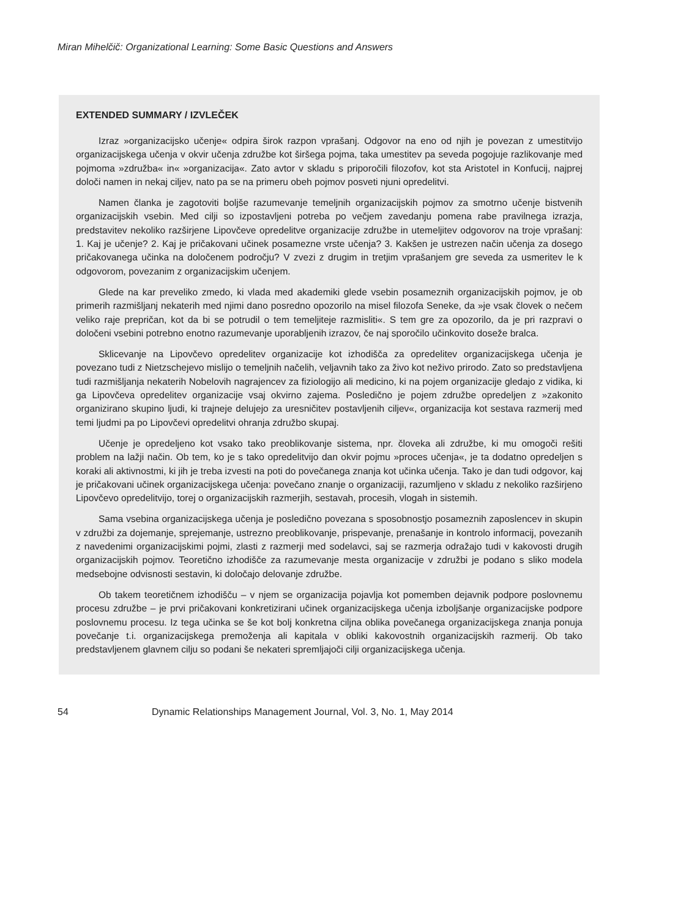Miran Mihelčič: Organizational Learning: Some Basic Questions and Answers
EXTENDED SUMMARY / IZVLEČEK
Izraz »organizacijsko učenje« odpira širok razpon vprašanj. Odgovor na eno od njih je povezan z umestitvijo organizacijskega učenja v okvir učenja združbe kot širšega pojma, taka umestitev pa seveda pogojuje razlikovanje med pojmoma »združba« in« »organizacija«. Zato avtor v skladu s priporočili filozofov, kot sta Aristotel in Konfucij, najprej določi namen in nekaj ciljev, nato pa se na primeru obeh pojmov posveti njuni opredelitvi.
Namen članka je zagotoviti boljše razumevanje temeljnih organizacijskih pojmov za smotrno učenje bistvenih organizacijskih vsebin. Med cilji so izpostavljeni potreba po večjem zavedanju pomena rabe pravilnega izrazja, predstavitev nekoliko razširjene Lipovčeve opredelitve organizacije združbe in utemeljitev odgovorov na troje vprašanj: 1. Kaj je učenje? 2. Kaj je pričakovani učinek posamezne vrste učenja? 3. Kakšen je ustrezen način učenja za dosego pričakovanega učinka na določenem področju? V zvezi z drugim in tretjim vprašanjem gre seveda za usmeritev le k odgovorom, povezanim z organizacijskim učenjem.
Glede na kar preveliko zmedo, ki vlada med akademiki glede vsebin posameznih organizacijskih pojmov, je ob primerih razmišljanj nekaterih med njimi dano posredno opozorilo na misel filozofa Seneke, da »je vsak človek o nečem veliko raje prepričan, kot da bi se potrudil o tem temeljiteje razmisliti«. S tem gre za opozorilo, da je pri razpravi o določeni vsebini potrebno enotno razumevanje uporabljenih izrazov, če naj sporočilo učinkovito doseže bralca.
Sklicevanje na Lipovčevo opredelitev organizacije kot izhodišča za opredelitev organizacijskega učenja je povezano tudi z Nietzschejevo mislijo o temeljnih načelih, veljavnih tako za živo kot neživo prirodo. Zato so predstavljena tudi razmišljanja nekaterih Nobelovih nagrajencev za fiziologijo ali medicino, ki na pojem organizacije gledajo z vidika, ki ga Lipovčeva opredelitev organizacije vsaj okvirno zajema. Posledično je pojem združbe opredeljen z »zakonito organizirano skupino ljudi, ki trajneje delujejo za uresničitev postavljenih ciljev«, organizacija kot sestava razmerij med temi ljudmi pa po Lipovčevi opredelitvi ohranja združbo skupaj.
Učenje je opredeljeno kot vsako tako preoblikovanje sistema, npr. človeka ali združbe, ki mu omogoči rešiti problem na lažji način. Ob tem, ko je s tako opredelitvijo dan okvir pojmu »proces učenja«, je ta dodatno opredeljen s koraki ali aktivnostmi, ki jih je treba izvesti na poti do povečanega znanja kot učinka učenja. Tako je dan tudi odgovor, kaj je pričakovani učinek organizacijskega učenja: povečano znanje o organizaciji, razumljeno v skladu z nekoliko razširjeno Lipovčevo opredelitvijo, torej o organizacijskih razmerjih, sestavah, procesih, vlogah in sistemih.
Sama vsebina organizacijskega učenja je posledično povezana s sposobnostjo posameznih zaposlencev in skupin v združbi za dojemanje, sprejemanje, ustrezno preoblikovanje, prispevanje, prenašanje in kontrolo informacij, povezanih z navedenimi organizacijskimi pojmi, zlasti z razmerji med sodelavci, saj se razmerja odražajo tudi v kakovosti drugih organizacijskih pojmov. Teoretično izhodišče za razumevanje mesta organizacije v združbi je podano s sliko modela medsebojne odvisnosti sestavin, ki določajo delovanje združbe.
Ob takem teoretičnem izhodišču – v njem se organizacija pojavlja kot pomemben dejavnik podpore poslovnemu procesu združbe – je prvi pričakovani konkretizirani učinek organizacijskega učenja izboljšanje organizacijske podpore poslovnemu procesu. Iz tega učinka se še kot bolj konkretna ciljna oblika povečanega organizacijskega znanja ponuja povečanje t.i. organizacijskega premoženja ali kapitala v obliki kakovostnih organizacijskih razmerij. Ob tako predstavljenem glavnem cilju so podani še nekateri spremljajoči cilji organizacijskega učenja.
54 Dynamic Relationships Management Journal, Vol. 3, No. 1, May 2014